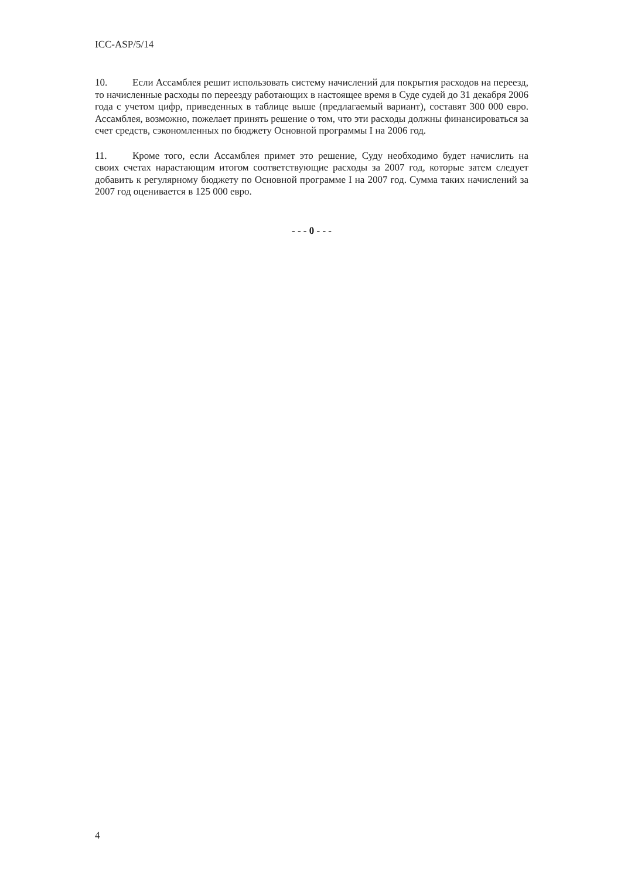ICC-ASP/5/14
10. Если Ассамблея решит использовать систему начислений для покрытия расходов на переезд, то начисленные расходы по переезду работающих в настоящее время в Суде судей до 31 декабря 2006 года с учетом цифр, приведенных в таблице выше (предлагаемый вариант), составят 300 000 евро. Ассамблея, возможно, пожелает принять решение о том, что эти расходы должны финансироваться за счет средств, сэкономленных по бюджету Основной программы I на 2006 год.
11. Кроме того, если Ассамблея примет это решение, Суду необходимо будет начислить на своих счетах нарастающим итогом соответствующие расходы за 2007 год, которые затем следует добавить к регулярному бюджету по Основной программе I на 2007 год. Сумма таких начислений за 2007 год оценивается в 125 000 евро.
- - - 0 - - -
4